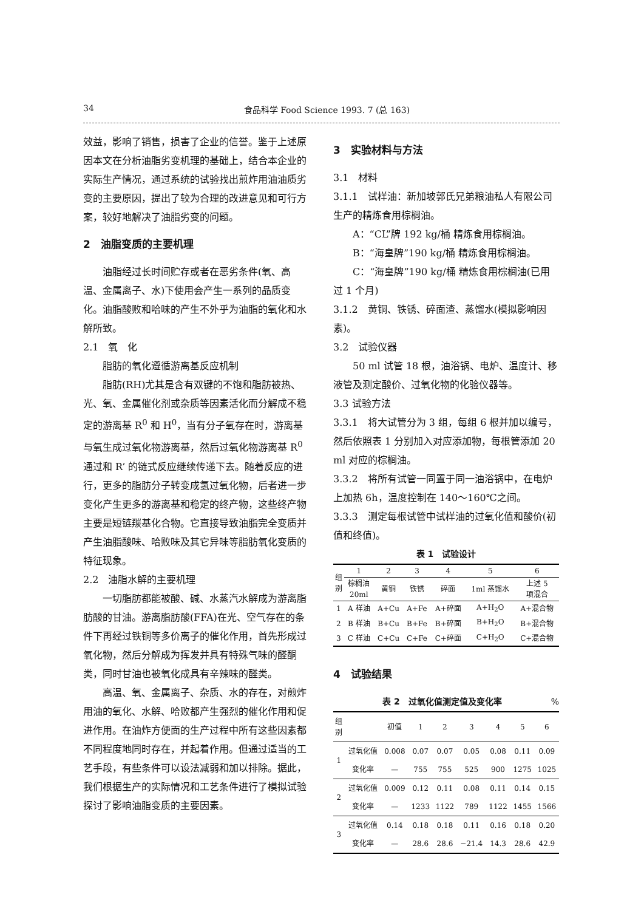34 食品科学 Food Science 1993. 7 (总 163)
效益，影响了销售，损害了企业的信誉。鉴于上述原因本文在分析油脂劣变机理的基础上，结合本企业的实际生产情况，通过系统的试验找出煎炸用油油质劣变的主要原因，提出了较为合理的改进意见和可行方案，较好地解决了油脂劣变的问题。
2　油脂变质的主要机理
油脂经过长时间贮存或者在恶劣条件(氧、高温、金属离子、水)下使用会产生一系列的品质变化。油脂酸败和哈味的产生不外乎为油脂的氧化和水解所致。
2.1　氧　化
脂肪的氧化遵循游离基反应机制
脂肪(RH)尤其是含有双键的不饱和脂肪被热、光、氧、金属催化剂或杂质等因素活化而分解成不稳定的游离基 R<sup>0</sup> 和 H<sup>0</sup>，当有分子氧存在时，游离基与氧生成过氧化物游离基，然后过氧化物游离基 R<sup>0</sup> 通过和 R’ 的链式反应继续传递下去。随着反应的进行，更多的脂肪分子转变成氢过氧化物，后者进一步变化产生更多的游离基和稳定的终产物，这些终产物主要是短链羰基化合物。它直接导致油脂完全变质并产生油脂酸味、哈败味及其它异味等脂肪氧化变质的特征现象。
2.2　油脂水解的主要机理
一切脂肪都能被酸、碱、水蒸汽水解成为游离脂肪酸的甘油。游离脂肪酸(FFA)在光、空气存在的条件下再经过铁铜等多价离子的催化作用，首先形成过氧化物，然后分解成为挥发并具有特殊气味的醛酮类，同时甘油也被氧化成具有辛辣味的醛类。
高温、氧、金属离子、杂质、水的存在，对煎炸用油的氧化、水解、哈败都产生强烈的催化作用和促进作用。在油炸方便面的生产过程中所有这些因素都不同程度地同时存在，并起着作用。但通过适当的工艺手段，有些条件可以设法减弱和加以排除。据此，我们根据生产的实际情况和工艺条件进行了模拟试验探讨了影响油脂变质的主要因素。
3　实验材料与方法
3.1　材料
3.1.1　试样油：新加坡郭氏兄弟粮油私人有限公司生产的精炼食用棕榈油。
A：“CL”牌 192 kg/桶 精炼食用棕榈油。
B：“海皇牌”190 kg/桶 精炼食用棕榈油。
C：“海皇牌”190 kg/桶 精炼食用棕榈油(已用过 1 个月)
3.1.2　黄铜、铁锈、碎面渣、蒸馏水(模拟影响因素)。
3.2　试验仪器
50 ml 试管 18 根，油浴锅、电炉、温度计、移液管及测定酸价、过氧化物的化验仪器等。
3.3 试验方法
3.3.1　将大试管分为 3 组，每组 6 根并加以编号，然后依照表 1 分别加入对应添加物，每根管添加 20 ml 对应的棕榈油。
3.3.2　将所有试管一同置于同一油浴锅中，在电炉上加热 6h，温度控制在 140～160℃之间。
3.3.3　测定每根试管中试样油的过氧化值和酸价(初值和终值)。
表 1　试验设计
| 组 别 | 1 | 2 | 3 | 4 | 5 | 6 |
| --- | --- | --- | --- | --- | --- | --- |
| | 棕榈油 20ml | 黄铜 | 铁锈 | 碎面 | 1ml 蒸馏水 | 上述 5 项混合 |
| 1 | A 样油 | A+Cu | A+Fe | A+碎面 | A+H<sub>2</sub>O | A+混合物 |
| 2 | B 样油 | B+Cu | B+Fe | B+碎面 | B+H<sub>2</sub>O | B+混合物 |
| 3 | C 样油 | C+Cu | C+Fe | C+碎面 | C+H<sub>2</sub>O | C+混合物 |
4　试验结果
表 2　过氧化值测定值及变化率 %
| 组 别 | | 初值 | 1 | 2 | 3 | 4 | 5 | 6 |
| --- | --- | --- | --- | --- | --- | --- | --- | --- |
| 1 | 过氧化值 | 0.008 | 0.07 | 0.07 | 0.05 | 0.08 | 0.11 | 0.09 |
| | 变化率 | — | 755 | 755 | 525 | 900 | 1275 | 1025 |
| 2 | 过氧化值 | 0.009 | 0.12 | 0.11 | 0.08 | 0.11 | 0.14 | 0.15 |
| | 变化率 | — | 1233 | 1122 | 789 | 1122 | 1455 | 1566 |
| 3 | 过氧化值 | 0.14 | 0.18 | 0.18 | 0.11 | 0.16 | 0.18 | 0.20 |
| | 变化率 | — | 28.6 | 28.6 | −21.4 | 14.3 | 28.6 | 42.9 |